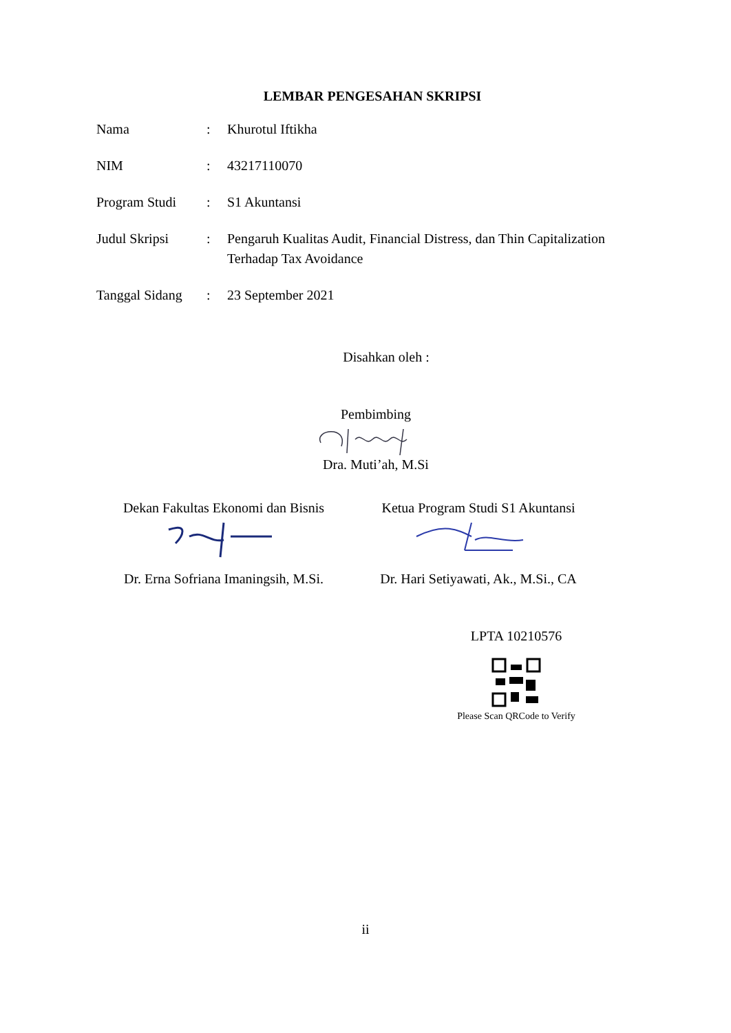LEMBAR PENGESAHAN SKRIPSI
| Nama | : | Khurotul Iftikha |
| NIM | : | 43217110070 |
| Program Studi | : | S1 Akuntansi |
| Judul Skripsi | : | Pengaruh Kualitas Audit, Financial Distress, dan Thin Capitalization Terhadap Tax Avoidance |
| Tanggal Sidang | : | 23 September 2021 |
Disahkan oleh :
Pembimbing
Dra. Muti’ah, M.Si
Dekan Fakultas Ekonomi dan Bisnis
Ketua Program Studi S1 Akuntansi
Dr. Erna Sofriana Imaningsih, M.Si.
Dr. Hari Setiyawati, Ak., M.Si., CA
LPTA 10210576
Please Scan QRCode to Verify
ii